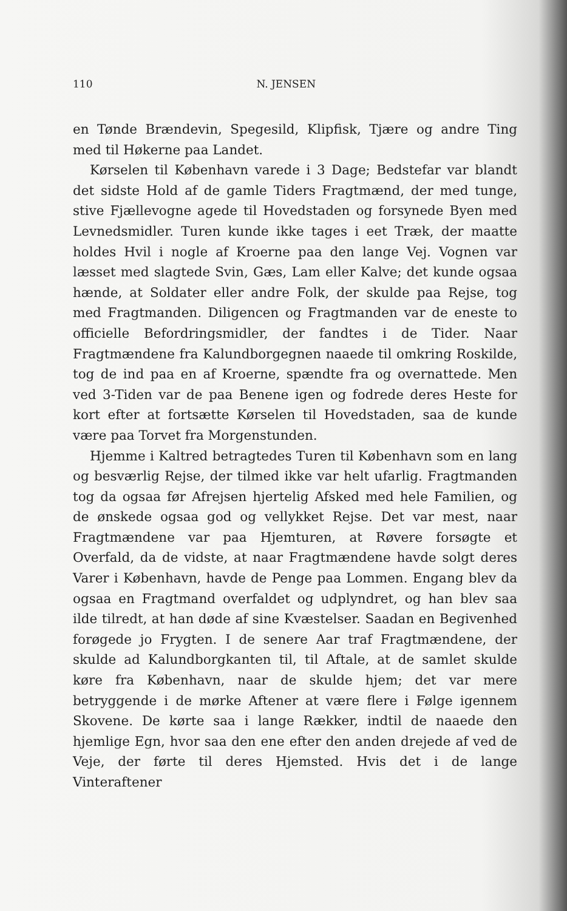110 N. JENSEN
en Tønde Brændevin, Spegesild, Klipfisk, Tjære og andre Ting med til Høkerne paa Landet.
Kørselen til København varede i 3 Dage; Bedstefar var blandt det sidste Hold af de gamle Tiders Fragtmænd, der med tunge, stive Fjællevogne agede til Hovedstaden og forsynede Byen med Levnedsmidler. Turen kunde ikke tages i eet Træk, der maatte holdes Hvil i nogle af Kroerne paa den lange Vej. Vognen var læsset med slagtede Svin, Gæs, Lam eller Kalve; det kunde ogsaa hænde, at Soldater eller andre Folk, der skulde paa Rejse, tog med Fragtmanden. Diligencen og Fragtmanden var de eneste to officielle Befordringsmidler, der fandtes i de Tider. Naar Fragtmændene fra Kalundborgegnen naaede til omkring Roskilde, tog de ind paa en af Kroerne, spændte fra og overnattede. Men ved 3-Tiden var de paa Benene igen og fodrede deres Heste for kort efter at fortsætte Kørselen til Hovedstaden, saa de kunde være paa Torvet fra Morgenstunden.
Hjemme i Kaltred betragtedes Turen til København som en lang og besværlig Rejse, der tilmed ikke var helt ufarlig. Fragtmanden tog da ogsaa før Afrejsen hjertelig Afsked med hele Familien, og de ønskede ogsaa god og vellykket Rejse. Det var mest, naar Fragtmændene var paa Hjemturen, at Røvere forsøgte et Overfald, da de vidste, at naar Fragtmændene havde solgt deres Varer i København, havde de Penge paa Lommen. Engang blev da ogsaa en Fragtmand overfaldet og udplyndret, og han blev saa ilde tilredt, at han døde af sine Kvæstelser. Saadan en Begivenhed forøgede jo Frygten. I de senere Aar traf Fragtmændene, der skulde ad Kalundborgkanten til, til Aftale, at de samlet skulde køre fra København, naar de skulde hjem; det var mere betryggende i de mørke Aftener at være flere i Følge igennem Skovene. De kørte saa i lange Rækker, indtil de naaede den hjemlige Egn, hvor saa den ene efter den anden drejede af ved de Veje, der førte til deres Hjemsted. Hvis det i de lange Vinteraftener